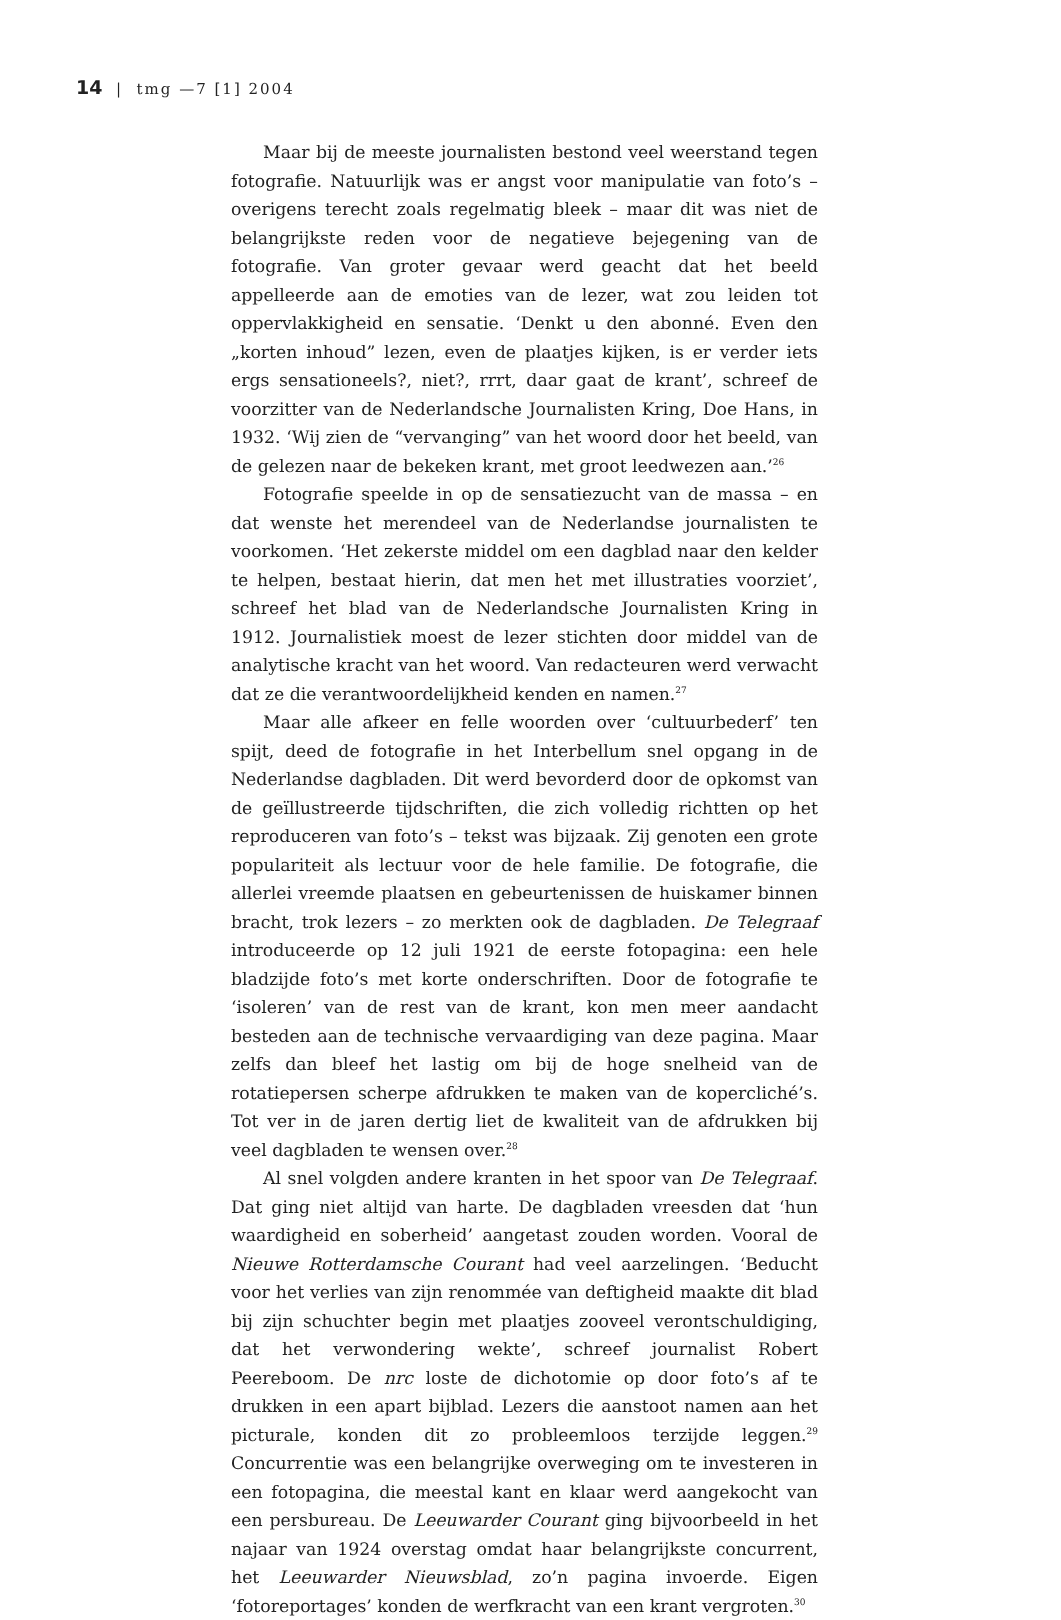14 | tmg —7 [1] 2004
Maar bij de meeste journalisten bestond veel weerstand tegen fotografie. Natuurlijk was er angst voor manipulatie van foto’s – overigens terecht zoals regelmatig bleek – maar dit was niet de belangrijkste reden voor de negatieve bejegening van de fotografie. Van groter gevaar werd geacht dat het beeld appelleerde aan de emoties van de lezer, wat zou leiden tot oppervlakkigheid en sensatie. ‘Denkt u den abonné. Even den „korten inhoud” lezen, even de plaatjes kijken, is er verder iets ergs sensationeels?, niet?, rrrt, daar gaat de krant’, schreef de voorzitter van de Nederlandsche Journalisten Kring, Doe Hans, in 1932. ‘Wij zien de “vervanging” van het woord door het beeld, van de gelezen naar de bekeken krant, met groot leedwezen aan.’<sup>26</sup>
Fotografie speelde in op de sensatiezucht van de massa – en dat wenste het merendeel van de Nederlandse journalisten te voorkomen. ‘Het zekerste middel om een dagblad naar den kelder te helpen, bestaat hierin, dat men het met illustraties voorziet’, schreef het blad van de Nederlandsche Journalisten Kring in 1912. Journalistiek moest de lezer stichten door middel van de analytische kracht van het woord. Van redacteuren werd verwacht dat ze die verantwoordelijkheid kenden en namen.<sup>27</sup>
Maar alle afkeer en felle woorden over ‘cultuurbederf’ ten spijt, deed de fotografie in het Interbellum snel opgang in de Nederlandse dagbladen. Dit werd bevorderd door de opkomst van de geïllustreerde tijdschriften, die zich volledig richtten op het reproduceren van foto’s – tekst was bijzaak. Zij genoten een grote populariteit als lectuur voor de hele familie. De fotografie, die allerlei vreemde plaatsen en gebeurtenissen de huiskamer binnen bracht, trok lezers – zo merkten ook de dagbladen. De Telegraaf introduceerde op 12 juli 1921 de eerste fotopagina: een hele bladzijde foto’s met korte onderschriften. Door de fotografie te ‘isoleren’ van de rest van de krant, kon men meer aandacht besteden aan de technische vervaardiging van deze pagina. Maar zelfs dan bleef het lastig om bij de hoge snelheid van de rotatiepersen scherpe afdrukken te maken van de kopercliché’s. Tot ver in de jaren dertig liet de kwaliteit van de afdrukken bij veel dagbladen te wensen over.<sup>28</sup>
Al snel volgden andere kranten in het spoor van De Telegraaf. Dat ging niet altijd van harte. De dagbladen vreesden dat ‘hun waardigheid en soberheid’ aangetast zouden worden. Vooral de Nieuwe Rotterdamsche Courant had veel aarzelingen. ‘Beducht voor het verlies van zijn renommée van deftigheid maakte dit blad bij zijn schuchter begin met plaatjes zooveel verontschuldiging, dat het verwondering wekte’, schreef journalist Robert Peereboom. De nrc loste de dichotomie op door foto’s af te drukken in een apart bijblad. Lezers die aanstoot namen aan het picturale, konden dit zo probleemloos terzijde leggen.<sup>29</sup> Concurrentie was een belangrijke overweging om te investeren in een fotopagina, die meestal kant en klaar werd aangekocht van een persbureau. De Leeuwarder Courant ging bijvoorbeeld in het najaar van 1924 overstag omdat haar belangrijkste concurrent, het Leeuwarder Nieuwsblad, zo’n pagina invoerde. Eigen ‘fotoreportages’ konden de werfkracht van een krant vergroten.<sup>30</sup>